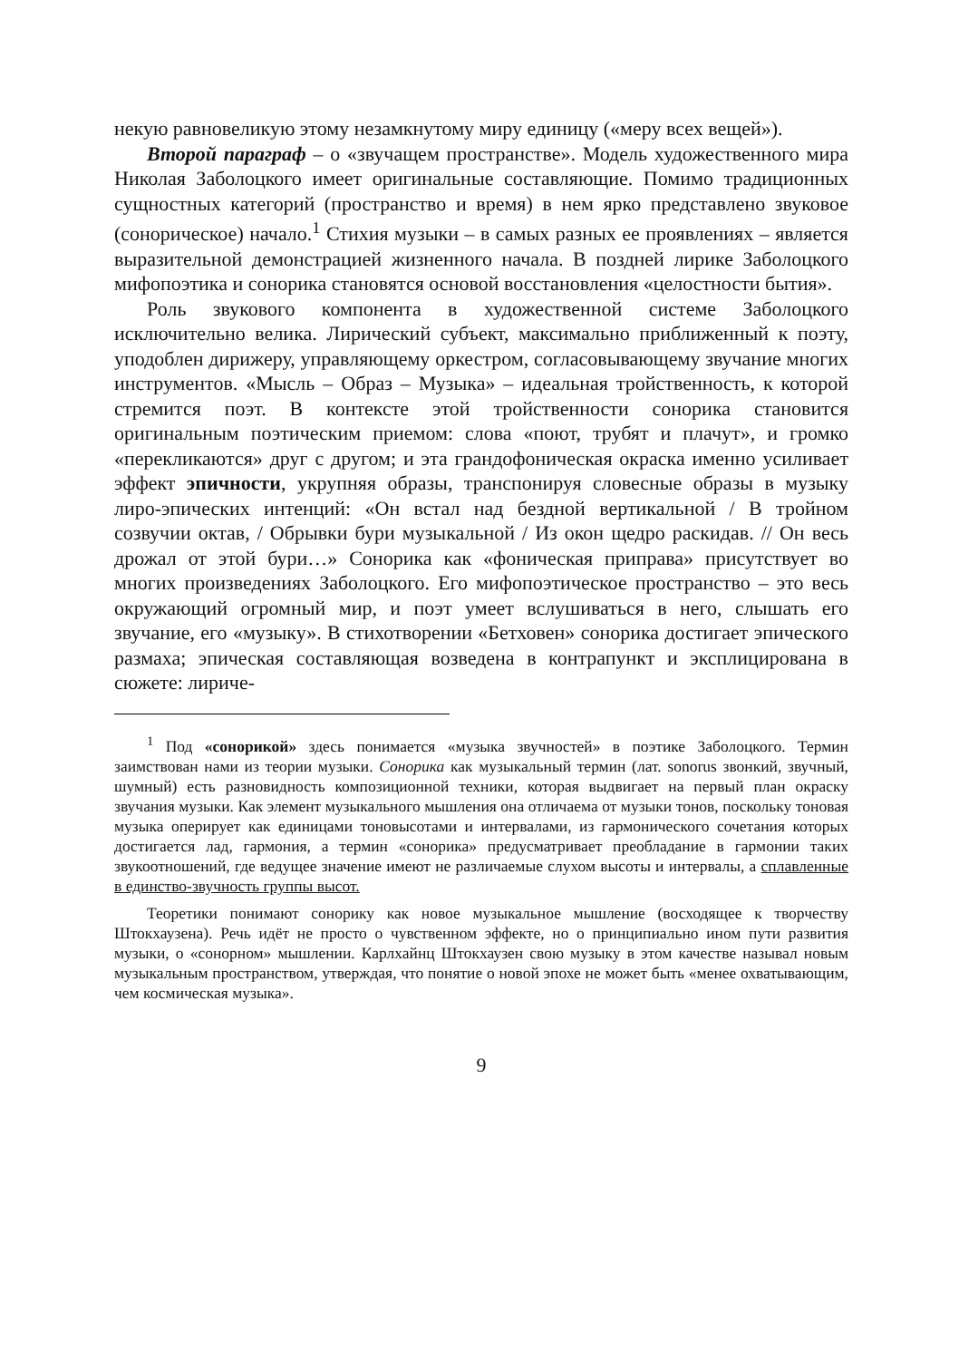некую равновеликую этому незамкнутому миру единицу («меру всех вещей»).
Второй параграф – о «звучащем пространстве». Модель художественного мира Николая Заболоцкого имеет оригинальные составляющие. Помимо традиционных сущностных категорий (пространство и время) в нем ярко представлено звуковое (сонорическое) начало.<sup>1</sup> Стихия музыки – в самых разных ее проявлениях – является выразительной демонстрацией жизненного начала. В поздней лирике Заболоцкого мифопоэтика и сонорика становятся основой восстановления «целостности бытия».
Роль звукового компонента в художественной системе Заболоцкого исключительно велика. Лирический субъект, максимально приближенный к поэту, уподоблен дирижеру, управляющему оркестром, согласовывающему звучание многих инструментов. «Мысль – Образ – Музыка» – идеальная тройственность, к которой стремится поэт. В контексте этой тройственности сонорика становится оригинальным поэтическим приемом: слова «поют, трубят и плачут», и громко «перекликаются» друг с другом; и эта грандофоническая окраска именно усиливает эффект эпичности, укрупняя образы, транспонируя словесные образы в музыку лиро-эпических интенций: «Он встал над бездной вертикальной / В тройном созвучии октав, / Обрывки бури музыкальной / Из окон щедро раскидав. // Он весь дрожал от этой бури…» Сонорика как «фоническая приправа» присутствует во многих произведениях Заболоцкого. Его мифопоэтическое пространство – это весь окружающий огромный мир, и поэт умеет вслушиваться в него, слышать его звучание, его «музыку». В стихотворении «Бетховен» сонорика достигает эпического размаха; эпическая составляющая возведена в контрапункт и эксплицирована в сюжете: лириче-
<sup>1</sup> Под «сонорикой» здесь понимается «музыка звучностей» в поэтике Заболоцкого. Термин заимствован нами из теории музыки. Сонорика как музыкальный термин (лат. sonorus звонкий, звучный, шумный) есть разновидность композиционной техники, которая выдвигает на первый план окраску звучания музыки. Как элемент музыкального мышления она отличаема от музыки тонов, поскольку тоновая музыка оперирует как единицами тоновысотами и интервалами, из гармонического сочетания которых достигается лад, гармония, а термин «сонорика» предусматривает преобладание в гармонии таких звукоотношений, где ведущее значение имеют не различаемые слухом высоты и интервалы, а сплавленные в единство-звучность группы высот.
Теоретики понимают сонорику как новое музыкальное мышление (восходящее к творчеству Штокхаузена). Речь идёт не просто о чувственном эффекте, но о принципиально ином пути развития музыки, о «сонорном» мышлении. Карлхайнц Штокхаузен свою музыку в этом качестве называл новым музыкальным пространством, утверждая, что понятие о новой эпохе не может быть «менее охватывающим, чем космическая музыка».
9